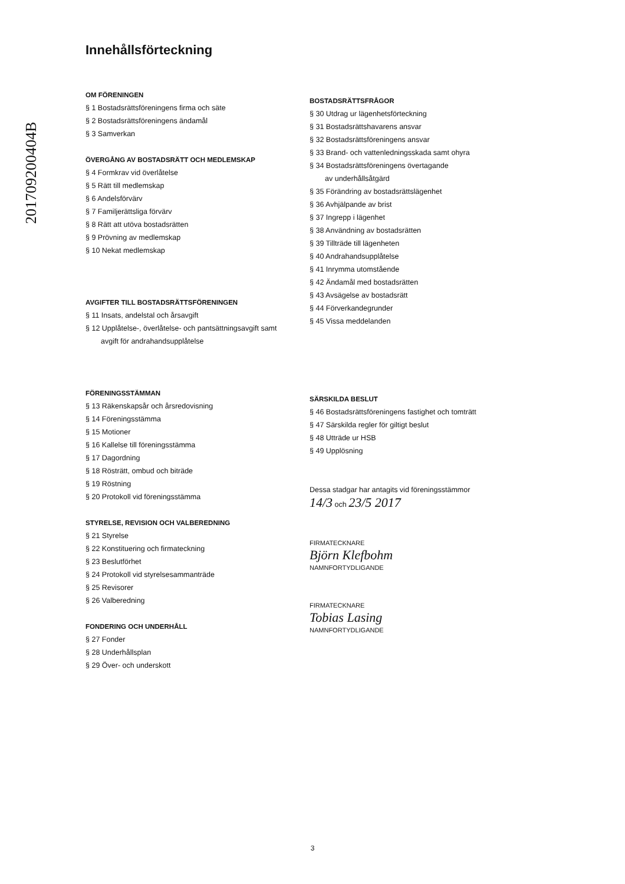201709200404B
Innehållsförteckning
OM FÖRENINGEN
§ 1 Bostadsrättsföreningens firma och säte
§ 2 Bostadsrättsföreningens ändamål
§ 3 Samverkan
ÖVERGÅNG AV BOSTADSRÄTT OCH MEDLEMSKAP
§ 4 Formkrav vid överlåtelse
§ 5 Rätt till medlemskap
§ 6 Andelsförvärv
§ 7 Familjerättsliga förvärv
§ 8 Rätt att utöva bostadsrätten
§ 9 Prövning av medlemskap
§ 10 Nekat medlemskap
AVGIFTER TILL BOSTADSRÄTTSFÖRENINGEN
§ 11 Insats, andelstal och årsavgift
§ 12 Upplåtelse-, överlåtelse- och pantsättningsavgift samt
avgift för andrahandsupplåtelse
FÖRENINGSSTÄMMAN
§ 13 Räkenskapsår och årsredovisning
§ 14 Föreningsstämma
§ 15 Motioner
§ 16 Kallelse till föreningsstämma
§ 17 Dagordning
§ 18 Rösträtt, ombud och biträde
§ 19 Röstning
§ 20 Protokoll vid föreningsstämma
STYRELSE, REVISION OCH VALBEREDNING
§ 21 Styrelse
§ 22 Konstituering och firmateckning
§ 23 Beslutförhet
§ 24 Protokoll vid styrelsesammanträde
§ 25 Revisorer
§ 26 Valberedning
FONDERING OCH UNDERHÅLL
§ 27 Fonder
§ 28 Underhållsplan
§ 29 Över- och underskott
BOSTADSRÄTTSFRÅGOR
§ 30 Utdrag ur lägenhetsförteckning
§ 31 Bostadsrättshavarens ansvar
§ 32 Bostadsrättsföreningens ansvar
§ 33 Brand- och vattenledningsskada samt ohyra
§ 34 Bostadsrättsföreningens övertagande
av underhållsåtgärd
§ 35 Förändring av bostadsrättslägenhet
§ 36 Avhjälpande av brist
§ 37 Ingrepp i lägenhet
§ 38 Användning av bostadsrätten
§ 39 Tillträde till lägenheten
§ 40 Andrahandsupplåtelse
§ 41 Inrymma utomstående
§ 42 Ändamål med bostadsrätten
§ 43 Avsägelse av bostadsrätt
§ 44 Förverkandegrunder
§ 45 Vissa meddelanden
SÄRSKILDA BESLUT
§ 46 Bostadsrättsföreningens fastighet och tomträtt
§ 47 Särskilda regler för giltigt beslut
§ 48 Utträde ur HSB
§ 49 Upplösning
Dessa stadgar har antagits vid föreningsstämmor
14/3 och 23/5 2017
FIRMATECKNARE
Björn Klefbohm
NAMNFORTYDLIGANDE
FIRMATECKNARE
Tobias Lasing
NAMNFORTYDLIGANDE
3